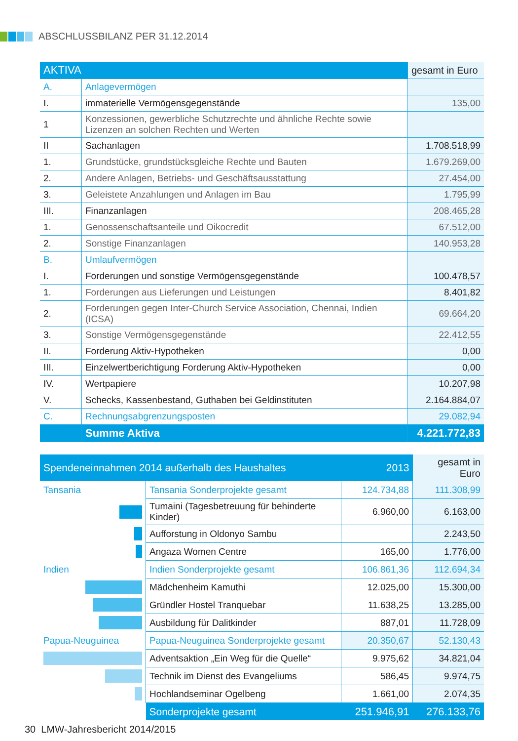ABSCHLUSSBILANZ PER 31.12.2014
| AKTIVA | | gesamt in Euro |
| A. | Anlagevermögen | |
| I. | immaterielle Vermögensgegenstände | 135,00 |
| 1 | Konzessionen, gewerbliche Schutzrechte und ähnliche Rechte sowie Lizenzen an solchen Rechten und Werten | |
| II | Sachanlagen | 1.708.518,99 |
| 1. | Grundstücke, grundstücksgleiche Rechte und Bauten | 1.679.269,00 |
| 2. | Andere Anlagen, Betriebs- und Geschäftsausstattung | 27.454,00 |
| 3. | Geleistete Anzahlungen und Anlagen im Bau | 1.795,99 |
| III. | Finanzanlagen | 208.465,28 |
| 1. | Genossenschaftsanteile und Oikocredit | 67.512,00 |
| 2. | Sonstige Finanzanlagen | 140.953,28 |
| B. | Umlaufvermögen | |
| I. | Forderungen und sonstige Vermögensgegenstände | 100.478,57 |
| 1. | Forderungen aus Lieferungen und Leistungen | 8.401,82 |
| 2. | Forderungen gegen Inter-Church Service Association, Chennai, Indien (ICSA) | 69.664,20 |
| 3. | Sonstige Vermögensgegenstände | 22.412,55 |
| II. | Forderung Aktiv-Hypotheken | 0,00 |
| III. | Einzelwertberichtigung Forderung Aktiv-Hypotheken | 0,00 |
| IV. | Wertpapiere | 10.207,98 |
| V. | Schecks, Kassenbestand, Guthaben bei Geldinstituten | 2.164.884,07 |
| C. | Rechnungsabgrenzungsposten | 29.082,94 |
| | Summe Aktiva | 4.221.772,83 |
| Spendeneinnahmen 2014 außerhalb des Haushaltes | | 2013 | gesamt in Euro |
| Tansania | Tansania Sonderprojekte gesamt | 124.734,88 | 111.308,99 |
| | Tumaini (Tagesbetreuung für behinderte Kinder) | 6.960,00 | 6.163,00 |
| | Aufforstung in Oldonyo Sambu | | 2.243,50 |
| | Angaza Women Centre | 165,00 | 1.776,00 |
| Indien | Indien Sonderprojekte gesamt | 106.861,36 | 112.694,34 |
| | Mädchenheim Kamuthi | 12.025,00 | 15.300,00 |
| | Gründler Hostel Tranquebar | 11.638,25 | 13.285,00 |
| | Ausbildung für Dalitkinder | 887,01 | 11.728,09 |
| Papua-Neuguinea | Papua-Neuguinea Sonderprojekte gesamt | 20.350,67 | 52.130,43 |
| | Adventsaktion „Ein Weg für die Quelle“ | 9.975,62 | 34.821,04 |
| | Technik im Dienst des Evangeliums | 586,45 | 9.974,75 |
| | Hochlandseminar Ogelbeng | 1.661,00 | 2.074,35 |
| | Sonderprojekte gesamt | 251.946,91 | 276.133,76 |
30 LMW-Jahresbericht 2014/2015